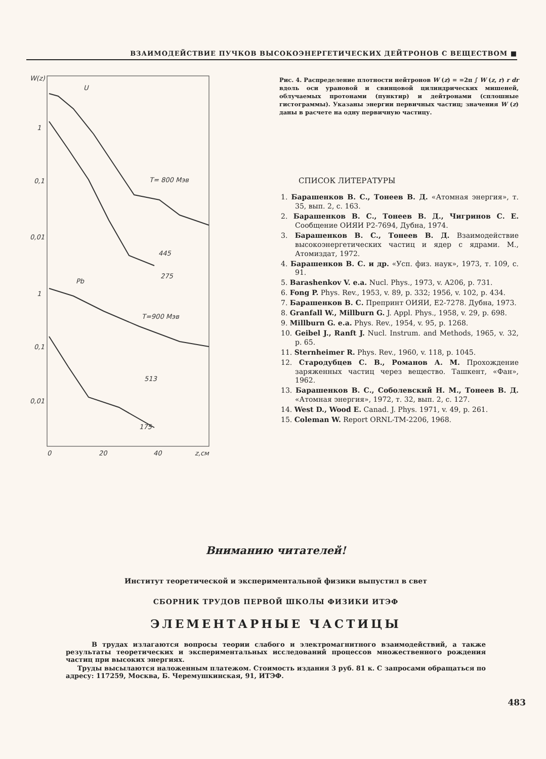ВЗАИМОДЕЙСТВИЕ ПУЧКОВ ВЫСОКОЭНЕРГЕТИЧЕСКИХ ДЕЙТРОНОВ С ВЕЩЕСТВОМ ■
W(z)
U
1
0,1
0,01
T= 800 Мэв
445
275
Pb
1
T=900 Мэв
0,1
0,01
513
175
0
20
40
z,см
Рис. 4. Распределение плотности нейтронов W (z) = =2π ∫ W (z, r) r dr вдоль оси урановой и свинцовой цилиндрических мишеней, облучаемых протонами (пунктир) и дейтронами (сплошные гистограммы). Указаны энергии первичных частиц; значения W (z) даны в расчете на одну первичную частицу.
СПИСОК ЛИТЕРАТУРЫ
1. Барашенков В. С., Тонеев В. Д. «Атомная энергия», т. 35, вып. 2, с. 163.
2. Барашенков В. С., Тонеев В. Д., Чигринов С. Е. Сообщение ОИЯИ Р2-7694, Дубна, 1974.
3. Барашенков В. С., Тонеев В. Д. Взаимодействие высокоэнергетических частиц и ядер с ядрами. М., Атомиздат, 1972.
4. Барашенков В. С. и др. «Усп. физ. наук», 1973, т. 109, с. 91.
5. Barashenkov V. e.a. Nucl. Phys., 1973, v. A206, p. 731.
6. Fong P. Phys. Rev., 1953, v. 89, p. 332; 1956, v. 102, p. 434.
7. Барашенков В. С. Препринт ОИЯИ, Е2-7278. Дубна, 1973.
8. Granfall W., Millburn G. J. Appl. Phys., 1958, v. 29, p. 698.
9. Millburn G. e.a. Phys. Rev., 1954, v. 95, p. 1268.
10. Geibel J., Ranft J. Nucl. Instrum. and Methods, 1965, v. 32, p. 65.
11. Sternheimer R. Phys. Rev., 1960, v. 118, p. 1045.
12. Стародубцев С. В., Романов А. М. Прохождение заряженных частиц через вещество. Ташкент, «Фан», 1962.
13. Барашенков В. С., Соболевский Н. М., Тонеев В. Д. «Атомная энергия», 1972, т. 32, вып. 2, с. 127.
14. West D., Wood E. Canad. J. Phys. 1971, v. 49, p. 261.
15. Coleman W. Report ORNL-TM-2206, 1968.
Вниманию читателей!
Институт теоретической и экспериментальной физики выпустил в свет
СБОРНИК ТРУДОВ ПЕРВОЙ ШКОЛЫ ФИЗИКИ ИТЭФ
ЭЛЕМЕНТАРНЫЕ ЧАСТИЦЫ
В трудах излагаются вопросы теории слабого и электромагнитного взаимодействий, а также результаты теоретических и экспериментальных исследований процессов множественного рождения частиц при высоких энергиях.
Труды высылаются наложенным платежом. Стоимость издания 3 руб. 81 к. С запросами обращаться по адресу: 117259, Москва, Б. Черемушкинская, 91, ИТЭФ.
483